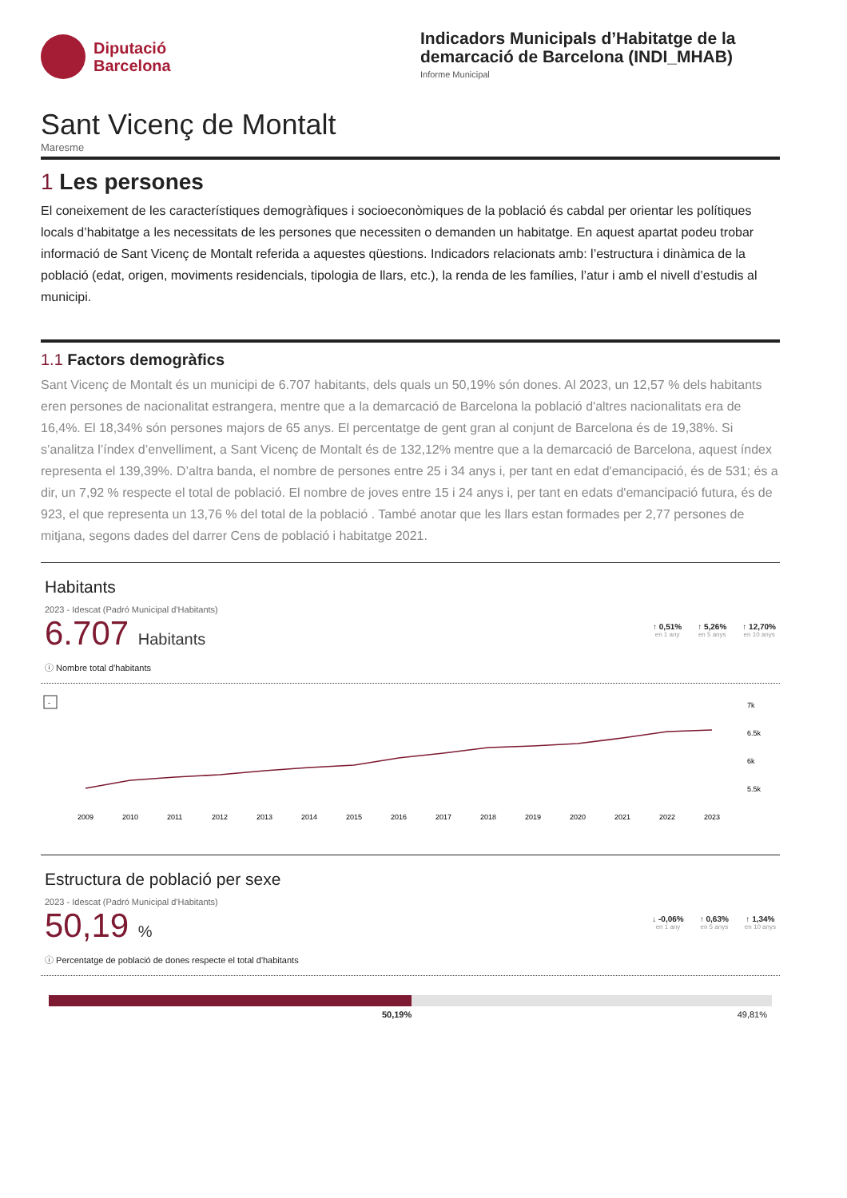Diputació
Barcelona
Indicadors Municipals d’Habitatge de la demarcació de Barcelona (INDI_MHAB)
Informe Municipal
Sant Vicenç de Montalt
Maresme
1 Les persones
El coneixement de les característiques demogràfiques i socioeconòmiques de la població és cabdal per orientar les polítiques locals d’habitatge a les necessitats de les persones que necessiten o demanden un habitatge. En aquest apartat podeu trobar informació de Sant Vicenç de Montalt referida a aquestes qüestions. Indicadors relacionats amb: l’estructura i dinàmica de la població (edat, origen, moviments residencials, tipologia de llars, etc.), la renda de les famílies, l’atur i amb el nivell d’estudis al municipi.
1.1 Factors demogràfics
Sant Vicenç de Montalt és un municipi de 6.707 habitants, dels quals un 50,19% són dones. Al 2023, un 12,57 % dels habitants eren persones de nacionalitat estrangera, mentre que a la demarcació de Barcelona la població d'altres nacionalitats era de 16,4%. El 18,34% són persones majors de 65 anys. El percentatge de gent gran al conjunt de Barcelona és de 19,38%. Si s’analitza l’índex d’envelliment, a Sant Vicenç de Montalt és de 132,12% mentre que a la demarcació de Barcelona, aquest índex representa el 139,39%. D’altra banda, el nombre de persones entre 25 i 34 anys i, per tant en edat d'emancipació, és de 531; és a dir, un 7,92 % respecte el total de població. El nombre de joves entre 15 i 24 anys i, per tant en edats d'emancipació futura, és de 923, el que representa un 13,76 % del total de la població . També anotar que les llars estan formades per 2,77 persones de mitjana, segons dades del darrer Cens de població i habitatge 2021.
Habitants
2023 - Idescat (Padró Municipal d'Habitants)
6.707 Habitants
↑ 0,51%
en 1 any
↑ 5,26%
en 5 anys
↑ 12,70%
en 10 anys
ⓘ Nombre total d'habitants
-
7k
6.5k
6k
5.5k
2009
2010
2011
2012
2013
2014
2015
2016
2017
2018
2019
2020
2021
2022
2023
Estructura de població per sexe
2023 - Idescat (Padró Municipal d'Habitants)
50,19 %
↓ -0,06%
en 1 any
↑ 0,63%
en 5 anys
↑ 1,34%
en 10 anys
ⓘ Percentatge de població de dones respecte el total d'habitants
50,19% 49,81%